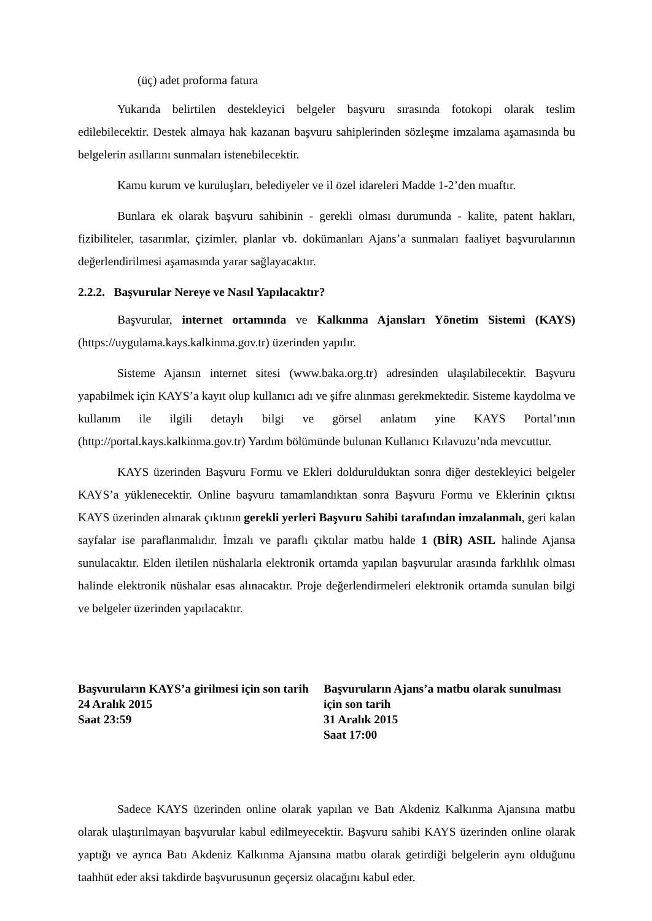(üç) adet proforma fatura
Yukarıda belirtilen destekleyici belgeler başvuru sırasında fotokopi olarak teslim edilebilecektir. Destek almaya hak kazanan başvuru sahiplerinden sözleşme imzalama aşamasında bu belgelerin asıllarını sunmaları istenebilecektir.
Kamu kurum ve kuruluşları, belediyeler ve il özel idareleri Madde 1-2’den muaftır.
Bunlara ek olarak başvuru sahibinin - gerekli olması durumunda - kalite, patent hakları, fizibiliteler, tasarımlar, çizimler, planlar vb. dokümanları Ajans’a sunmaları faaliyet başvurularının değerlendirilmesi aşamasında yarar sağlayacaktır.
2.2.2. Başvurular Nereye ve Nasıl Yapılacaktır?
Başvurular, internet ortamında ve Kalkınma Ajansları Yönetim Sistemi (KAYS) (https://uygulama.kays.kalkinma.gov.tr) üzerinden yapılır.
Sisteme Ajansın internet sitesi (www.baka.org.tr) adresinden ulaşılabilecektir. Başvuru yapabilmek için KAYS’a kayıt olup kullanıcı adı ve şifre alınması gerekmektedir. Sisteme kaydolma ve kullanım ile ilgili detaylı bilgi ve görsel anlatım yine KAYS Portal’ının (http://portal.kays.kalkinma.gov.tr) Yardım bölümünde bulunan Kullanıcı Kılavuzu’nda mevcuttur.
KAYS üzerinden Başvuru Formu ve Ekleri doldurulduktan sonra diğer destekleyici belgeler KAYS’a yüklenecektir. Online başvuru tamamlandıktan sonra Başvuru Formu ve Eklerinin çıktısı KAYS üzerinden alınarak çıktının gerekli yerleri Başvuru Sahibi tarafından imzalanmalı, geri kalan sayfalar ise paraflanmalıdır. İmzalı ve paraflı çıktılar matbu halde 1 (BİR) ASIL halinde Ajansa sunulacaktır. Elden iletilen nüshalarla elektronik ortamda yapılan başvurular arasında farklılık olması halinde elektronik nüshalar esas alınacaktır. Proje değerlendirmeleri elektronik ortamda sunulan bilgi ve belgeler üzerinden yapılacaktır.
Başvuruların KAYS’a girilmesi için son tarih
24 Aralık 2015
Saat 23:59
Başvuruların Ajans’a matbu olarak sunulması için son tarih
31 Aralık 2015
Saat 17:00
Sadece KAYS üzerinden online olarak yapılan ve Batı Akdeniz Kalkınma Ajansına matbu olarak ulaştırılmayan başvurular kabul edilmeyecektir. Başvuru sahibi KAYS üzerinden online olarak yaptığı ve ayrıca Batı Akdeniz Kalkınma Ajansına matbu olarak getirdiği belgelerin aynı olduğunu taahhüt eder aksi takdirde başvurusunun geçersiz olacağını kabul eder.